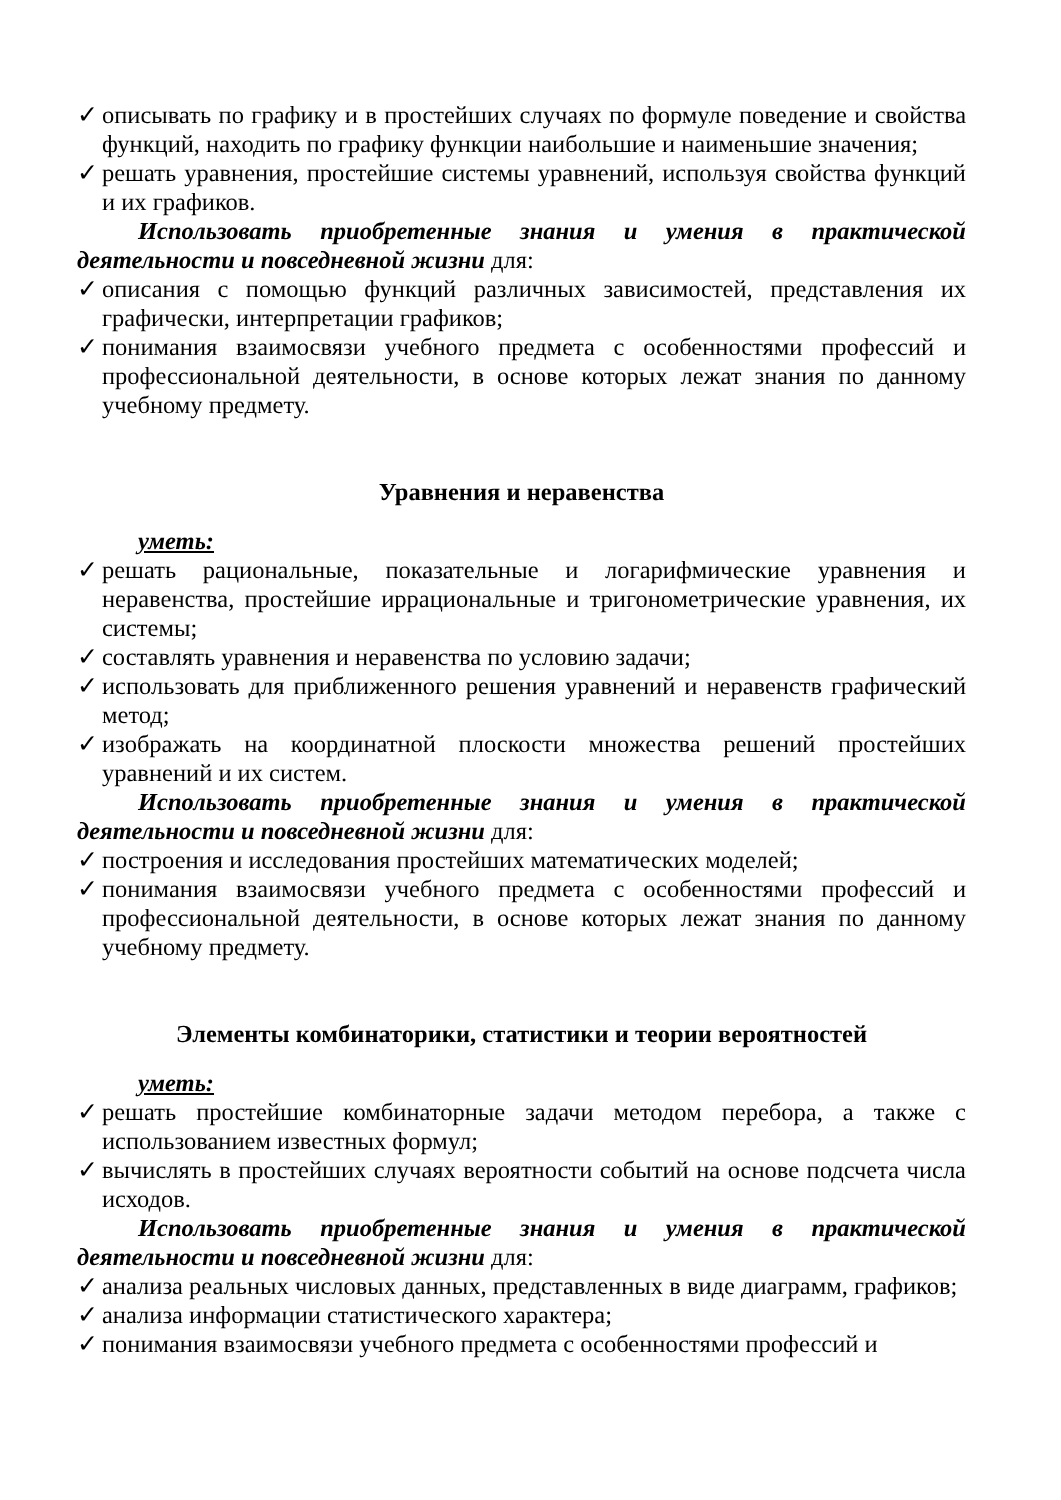✓ описывать по графику и в простейших случаях по формуле поведение и свойства функций, находить по графику функции наибольшие и наименьшие значения;
✓ решать уравнения, простейшие системы уравнений, используя свойства функций и их графиков.
Использовать приобретенные знания и умения в практической деятельности и повседневной жизни для:
✓ описания с помощью функций различных зависимостей, представления их графически, интерпретации графиков;
✓ понимания взаимосвязи учебного предмета с особенностями профессий и профессиональной деятельности, в основе которых лежат знания по данному учебному предмету.
Уравнения и неравенства
уметь:
✓ решать рациональные, показательные и логарифмические уравнения и неравенства, простейшие иррациональные и тригонометрические уравнения, их системы;
✓ составлять уравнения и неравенства по условию задачи;
✓ использовать для приближенного решения уравнений и неравенств графический метод;
✓ изображать на координатной плоскости множества решений простейших уравнений и их систем.
Использовать приобретенные знания и умения в практической деятельности и повседневной жизни для:
✓ построения и исследования простейших математических моделей;
✓ понимания взаимосвязи учебного предмета с особенностями профессий и профессиональной деятельности, в основе которых лежат знания по данному учебному предмету.
Элементы комбинаторики, статистики и теории вероятностей
уметь:
✓ решать простейшие комбинаторные задачи методом перебора, а также с использованием известных формул;
✓ вычислять в простейших случаях вероятности событий на основе подсчета числа исходов.
Использовать приобретенные знания и умения в практической деятельности и повседневной жизни для:
✓ анализа реальных числовых данных, представленных в виде диаграмм, графиков;
✓ анализа информации статистического характера;
✓ понимания взаимосвязи учебного предмета с особенностями профессий и